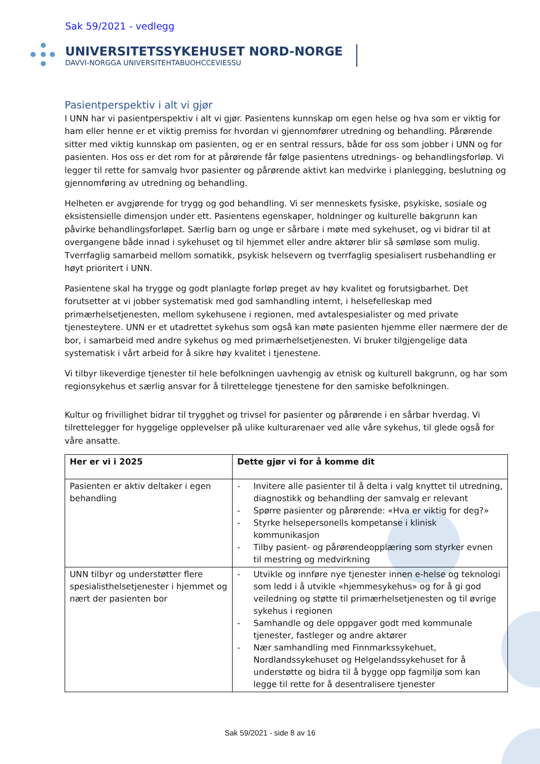Sak 59/2021 - vedlegg
UNIVERSITETSSYKEHUSET NORD-NORGE
DAVVI-NORGGA UNIVERSITEHTABUOHCCEVIESSU
Pasientperspektiv i alt vi gjør
I UNN har vi pasientperspektiv i alt vi gjør. Pasientens kunnskap om egen helse og hva som er viktig for ham eller henne er et viktig premiss for hvordan vi gjennomfører utredning og behandling. Pårørende sitter med viktig kunnskap om pasienten, og er en sentral ressurs, både for oss som jobber i UNN og for pasienten. Hos oss er det rom for at pårørende får følge pasientens utrednings- og behandlingsforløp. Vi legger til rette for samvalg hvor pasienter og pårørende aktivt kan medvirke i planlegging, beslutning og gjennomføring av utredning og behandling.
Helheten er avgjørende for trygg og god behandling. Vi ser menneskets fysiske, psykiske, sosiale og eksistensielle dimensjon under ett. Pasientens egenskaper, holdninger og kulturelle bakgrunn kan påvirke behandlingsforløpet. Særlig barn og unge er sårbare i møte med sykehuset, og vi bidrar til at overgangene både innad i sykehuset og til hjemmet eller andre aktører blir så sømløse som mulig. Tverrfaglig samarbeid mellom somatikk, psykisk helsevern og tverrfaglig spesialisert rusbehandling er høyt prioritert i UNN.
Pasientene skal ha trygge og godt planlagte forløp preget av høy kvalitet og forutsigbarhet. Det forutsetter at vi jobber systematisk med god samhandling internt, i helsefelleskap med primærhelsetjenesten, mellom sykehusene i regionen, med avtalespesialister og med private tjenesteytere. UNN er et utadrettet sykehus som også kan møte pasienten hjemme eller nærmere der de bor, i samarbeid med andre sykehus og med primærhelsetjenesten. Vi bruker tilgjengelige data systematisk i vårt arbeid for å sikre høy kvalitet i tjenestene.
Vi tilbyr likeverdige tjenester til hele befolkningen uavhengig av etnisk og kulturell bakgrunn, og har som regionsykehus et særlig ansvar for å tilrettelegge tjenestene for den samiske befolkningen.
Kultur og frivillighet bidrar til trygghet og trivsel for pasienter og pårørende i en sårbar hverdag. Vi tilrettelegger for hyggelige opplevelser på ulike kulturarenaer ved alle våre sykehus, til glede også for våre ansatte.
| Her er vi i 2025 | Dette gjør vi for å komme dit |
| --- | --- |
| Pasienten er aktiv deltaker i egen behandling | - Invitere alle pasienter til å delta i valg knyttet til utredning, diagnostikk og behandling der samvalg er relevant - Spørre pasienter og pårørende: «Hva er viktig for deg?» - Styrke helsepersonells kompetanse i klinisk kommunikasjon - Tilby pasient- og pårørendeopplæring som styrker evnen til mestring og medvirkning |
| UNN tilbyr og understøtter flere spesialisthelsetjenester i hjemmet og nært der pasienten bor | - Utvikle og innføre nye tjenester innen e-helse og teknologi som ledd i å utvikle «hjemmesykehus» og for å gi god veiledning og støtte til primærhelsetjenesten og til øvrige sykehus i regionen - Samhandle og dele oppgaver godt med kommunale tjenester, fastleger og andre aktører - Nær samhandling med Finnmarkssykehuet, Nordlandssykehuset og Helgelandssykehuset for å understøtte og bidra til å bygge opp fagmiljø som kan legge til rette for å desentralisere tjenester |
Sak 59/2021 - side 8 av 16